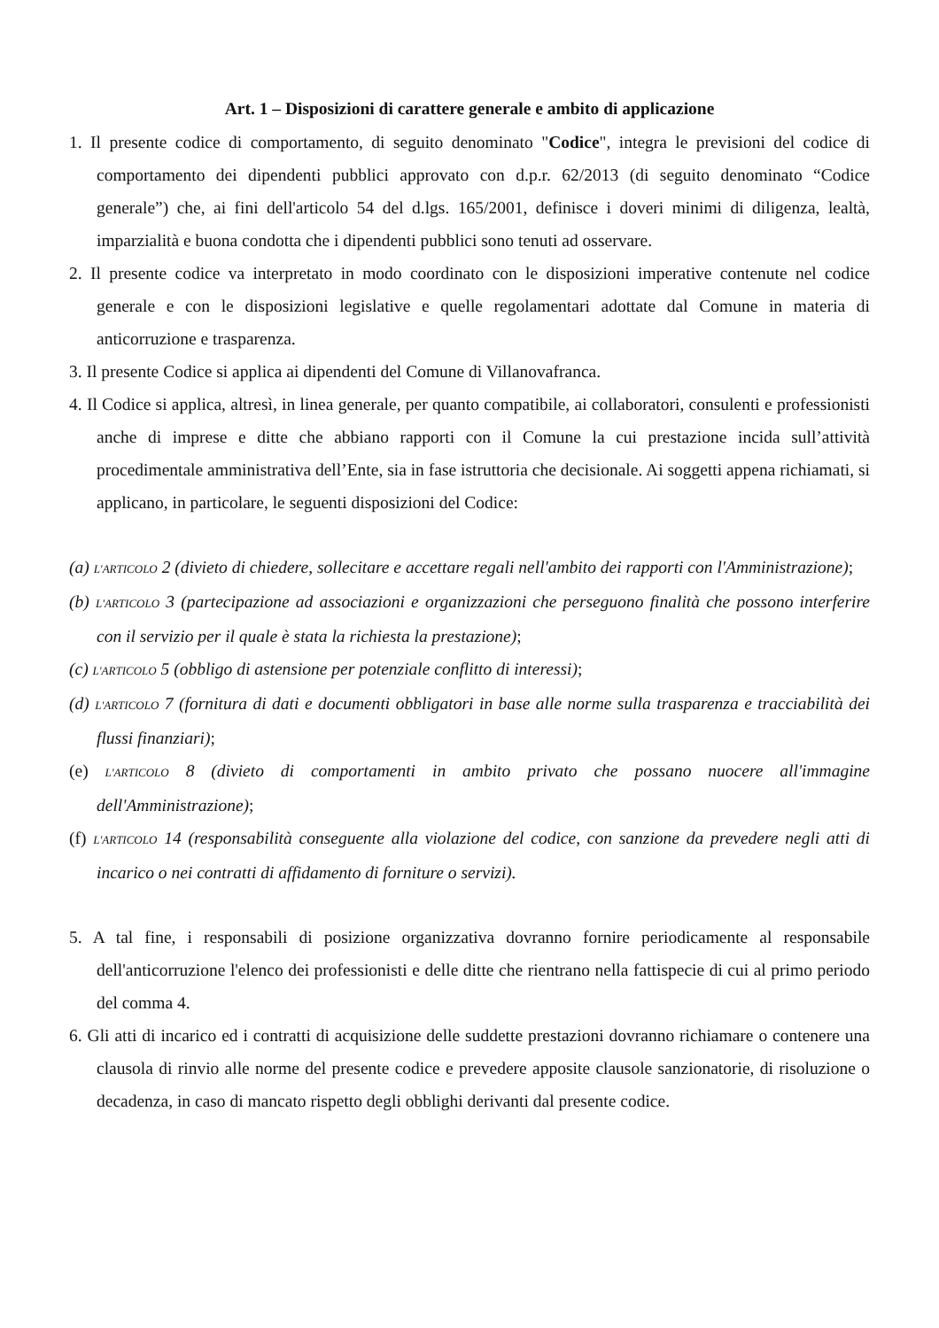Art. 1 – Disposizioni di carattere generale e ambito di applicazione
1. Il presente codice di comportamento, di seguito denominato "Codice", integra le previsioni del codice di comportamento dei dipendenti pubblici approvato con d.p.r. 62/2013 (di seguito denominato “Codice generale”) che, ai fini dell'articolo 54 del d.lgs. 165/2001, definisce i doveri minimi di diligenza, lealtà, imparzialità e buona condotta che i dipendenti pubblici sono tenuti ad osservare.
2. Il presente codice va interpretato in modo coordinato con le disposizioni imperative contenute nel codice generale e con le disposizioni legislative e quelle regolamentari adottate dal Comune in materia di anticorruzione e trasparenza.
3. Il presente Codice si applica ai dipendenti del Comune di Villanovafranca.
4. Il Codice si applica, altresì, in linea generale, per quanto compatibile, ai collaboratori, consulenti e professionisti anche di imprese e ditte che abbiano rapporti con il Comune la cui prestazione incida sull’attività procedimentale amministrativa dell’Ente, sia in fase istruttoria che decisionale. Ai soggetti appena richiamati, si applicano, in particolare, le seguenti disposizioni del Codice:
(a) L'ARTICOLO 2 (divieto di chiedere, sollecitare e accettare regali nell'ambito dei rapporti con l'Amministrazione);
(b) L'ARTICOLO 3 (partecipazione ad associazioni e organizzazioni che perseguono finalità che possono interferire con il servizio per il quale è stata la richiesta la prestazione);
(c) L'ARTICOLO 5 (obbligo di astensione per potenziale conflitto di interessi);
(d) L'ARTICOLO 7 (fornitura di dati e documenti obbligatori in base alle norme sulla trasparenza e tracciabilità dei flussi finanziari);
(e) L'ARTICOLO 8 (divieto di comportamenti in ambito privato che possano nuocere all'immagine dell'Amministrazione);
(f) L'ARTICOLO 14 (responsabilità conseguente alla violazione del codice, con sanzione da prevedere negli atti di incarico o nei contratti di affidamento di forniture o servizi).
5. A tal fine, i responsabili di posizione organizzativa dovranno fornire periodicamente al responsabile dell'anticorruzione l'elenco dei professionisti e delle ditte che rientrano nella fattispecie di cui al primo periodo del comma 4.
6. Gli atti di incarico ed i contratti di acquisizione delle suddette prestazioni dovranno richiamare o contenere una clausola di rinvio alle norme del presente codice e prevedere apposite clausole sanzionatorie, di risoluzione o decadenza, in caso di mancato rispetto degli obblighi derivanti dal presente codice.